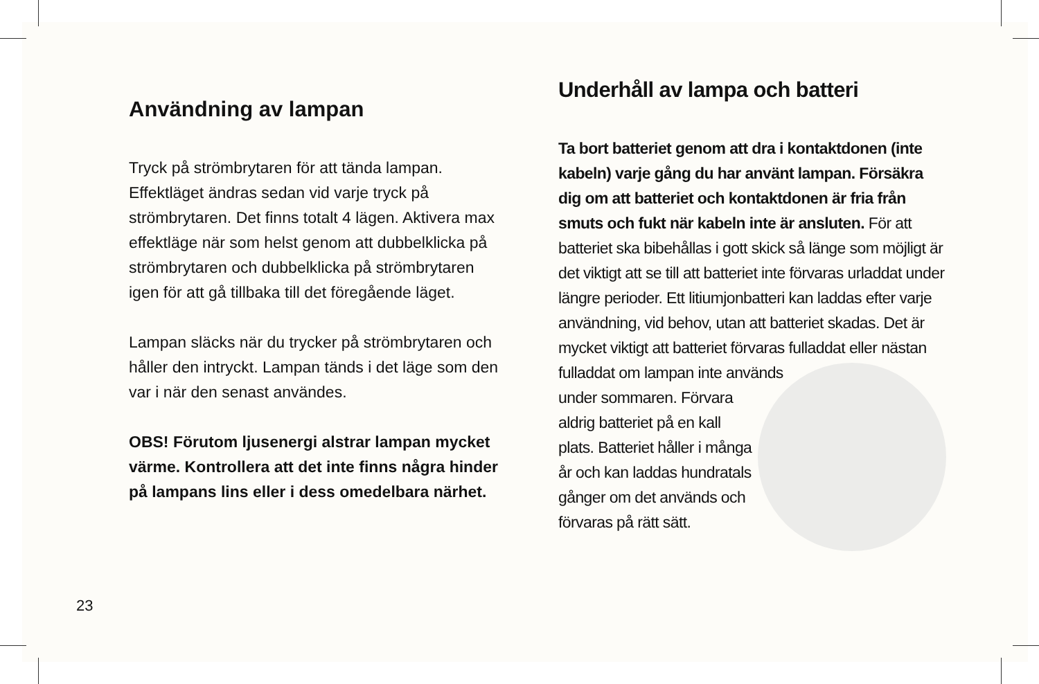Användning av lampan
Tryck på strömbrytaren för att tända lampan. Effektläget ändras sedan vid varje tryck på strömbrytaren. Det finns totalt 4 lägen. Aktivera max effektläge när som helst genom att dubbelklicka på strömbrytaren och dubbelklicka på strömbrytaren igen för att gå tillbaka till det föregående läget.
Lampan släcks när du trycker på strömbrytaren och håller den intryckt. Lampan tänds i det läge som den var i när den senast användes.
OBS! Förutom ljusenergi alstrar lampan mycket värme. Kontrollera att det inte finns några hinder på lampans lins eller i dess omedelbara närhet.
Underhåll av lampa och batteri
Ta bort batteriet genom att dra i kontaktdonen (inte kabeln) varje gång du har använt lampan. Försäkra dig om att batteriet och kontaktdonen är fria från smuts och fukt när kabeln inte är ansluten. För att batteriet ska bibehållas i gott skick så länge som möjligt är det viktigt att se till att batteriet inte förvaras urladdat under längre perioder. Ett litiumjonbatteri kan laddas efter varje användning, vid behov, utan att batteriet skadas. Det är mycket viktigt att batteriet förvaras fulladdat eller nästan fulladdat om lampan inte används under sommaren. Förvara aldrig batteriet på en kall plats. Batteriet håller i många år och kan laddas hundratals gånger om det används och förvaras på rätt sätt.
23